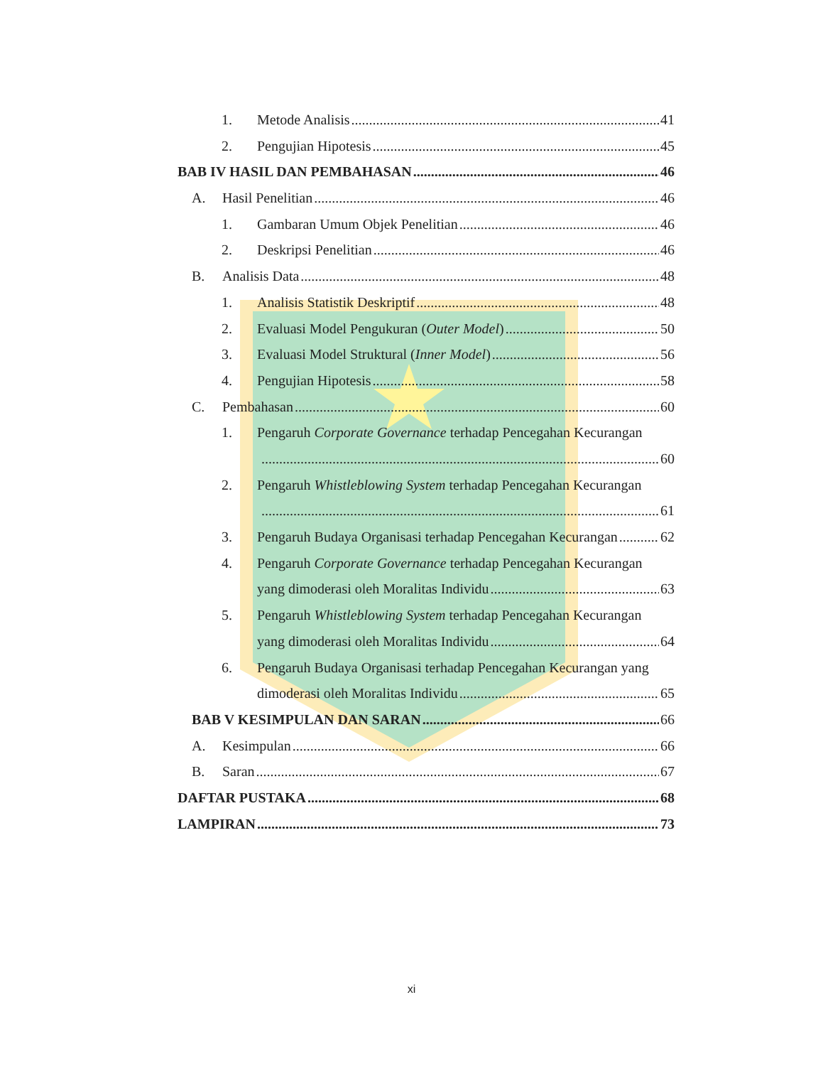1. Metode Analisis 41
2. Pengujian Hipotesis 45
BAB IV HASIL DAN PEMBAHASAN 46
A. Hasil Penelitian 46
1. Gambaran Umum Objek Penelitian 46
2. Deskripsi Penelitian 46
B. Analisis Data 48
1. Analisis Statistik Deskriptif 48
2. Evaluasi Model Pengukuran (Outer Model) 50
3. Evaluasi Model Struktural (Inner Model) 56
4. Pengujian Hipotesis 58
C. Pembahasan 60
1. Pengaruh Corporate Governance terhadap Pencegahan Kecurangan
60
2. Pengaruh Whistleblowing System terhadap Pencegahan Kecurangan
61
3. Pengaruh Budaya Organisasi terhadap Pencegahan Kecurangan 62
4. Pengaruh Corporate Governance terhadap Pencegahan Kecurangan
yang dimoderasi oleh Moralitas Individu 63
5. Pengaruh Whistleblowing System terhadap Pencegahan Kecurangan
yang dimoderasi oleh Moralitas Individu 64
6. Pengaruh Budaya Organisasi terhadap Pencegahan Kecurangan yang
dimoderasi oleh Moralitas Individu 65
BAB V KESIMPULAN DAN SARAN 66
A. Kesimpulan 66
B. Saran 67
DAFTAR PUSTAKA 68
LAMPIRAN 73
xi